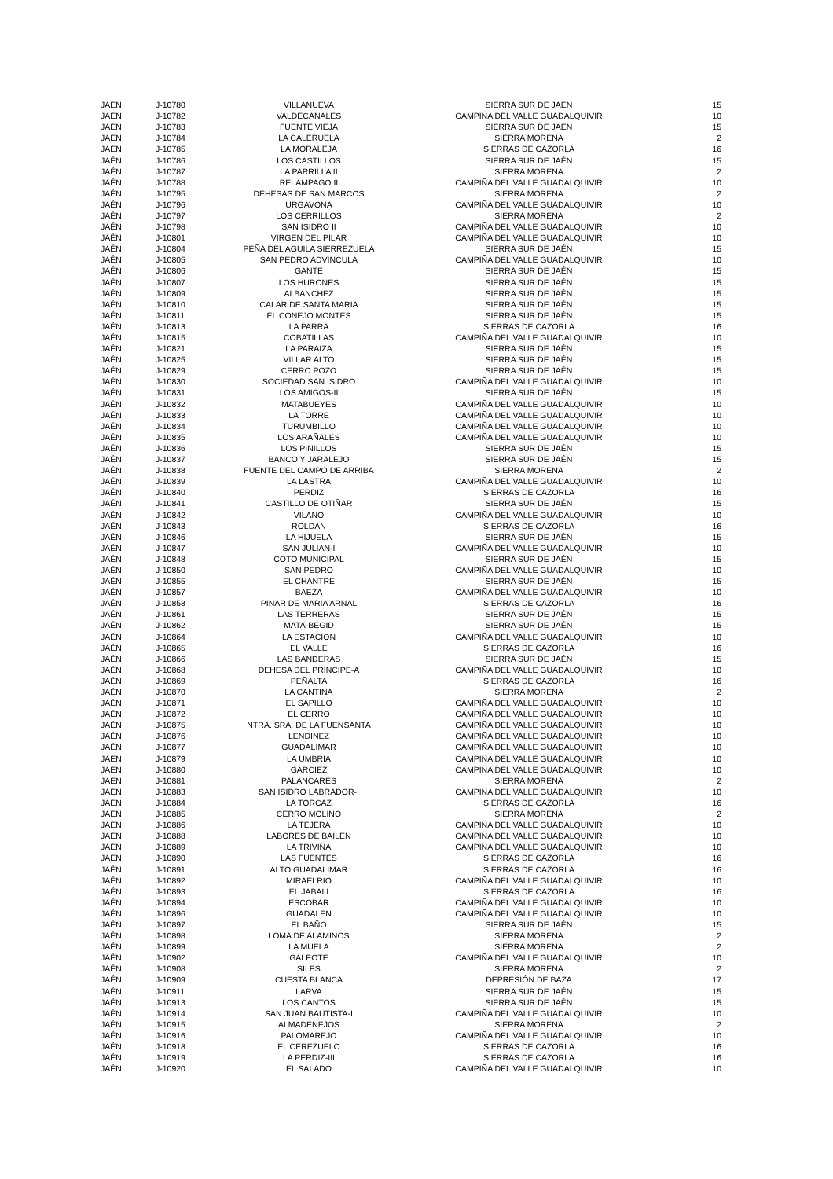| JAÉN | J-10780 | VILLANUEVA | SIERRA SUR DE JAÉN | 15 |
| JAÉN | J-10782 | VALDECANALES | CAMPIÑA DEL VALLE GUADALQUIVIR | 10 |
| JAÉN | J-10783 | FUENTE VIEJA | SIERRA SUR DE JAÉN | 15 |
| JAÉN | J-10784 | LA CALERUELA | SIERRA MORENA | 2 |
| JAÉN | J-10785 | LA MORALEJA | SIERRAS DE CAZORLA | 16 |
| JAÉN | J-10786 | LOS CASTILLOS | SIERRA SUR DE JAÉN | 15 |
| JAÉN | J-10787 | LA PARRILLA II | SIERRA MORENA | 2 |
| JAÉN | J-10788 | RELAMPAGO II | CAMPIÑA DEL VALLE GUADALQUIVIR | 10 |
| JAÉN | J-10795 | DEHESAS DE SAN MARCOS | SIERRA MORENA | 2 |
| JAÉN | J-10796 | URGAVONA | CAMPIÑA DEL VALLE GUADALQUIVIR | 10 |
| JAÉN | J-10797 | LOS CERRILLOS | SIERRA MORENA | 2 |
| JAÉN | J-10798 | SAN ISIDRO II | CAMPIÑA DEL VALLE GUADALQUIVIR | 10 |
| JAÉN | J-10801 | VIRGEN DEL PILAR | CAMPIÑA DEL VALLE GUADALQUIVIR | 10 |
| JAÉN | J-10804 | PEÑA DEL AGUILA SIERREZUELA | SIERRA SUR DE JAÉN | 15 |
| JAÉN | J-10805 | SAN PEDRO ADVINCULA | CAMPIÑA DEL VALLE GUADALQUIVIR | 10 |
| JAÉN | J-10806 | GANTE | SIERRA SUR DE JAÉN | 15 |
| JAÉN | J-10807 | LOS HURONES | SIERRA SUR DE JAÉN | 15 |
| JAÉN | J-10809 | ALBANCHEZ | SIERRA SUR DE JAÉN | 15 |
| JAÉN | J-10810 | CALAR DE SANTA MARIA | SIERRA SUR DE JAÉN | 15 |
| JAÉN | J-10811 | EL CONEJO MONTES | SIERRA SUR DE JAÉN | 15 |
| JAÉN | J-10813 | LA PARRA | SIERRAS DE CAZORLA | 16 |
| JAÉN | J-10815 | COBATILLAS | CAMPIÑA DEL VALLE GUADALQUIVIR | 10 |
| JAÉN | J-10821 | LA PARAIZA | SIERRA SUR DE JAÉN | 15 |
| JAÉN | J-10825 | VILLAR ALTO | SIERRA SUR DE JAÉN | 15 |
| JAÉN | J-10829 | CERRO POZO | SIERRA SUR DE JAÉN | 15 |
| JAÉN | J-10830 | SOCIEDAD SAN ISIDRO | CAMPIÑA DEL VALLE GUADALQUIVIR | 10 |
| JAÉN | J-10831 | LOS AMIGOS-II | SIERRA SUR DE JAÉN | 15 |
| JAÉN | J-10832 | MATABUEYES | CAMPIÑA DEL VALLE GUADALQUIVIR | 10 |
| JAÉN | J-10833 | LA TORRE | CAMPIÑA DEL VALLE GUADALQUIVIR | 10 |
| JAÉN | J-10834 | TURUMBILLO | CAMPIÑA DEL VALLE GUADALQUIVIR | 10 |
| JAÉN | J-10835 | LOS ARAÑALES | CAMPIÑA DEL VALLE GUADALQUIVIR | 10 |
| JAÉN | J-10836 | LOS PINILLOS | SIERRA SUR DE JAÉN | 15 |
| JAÉN | J-10837 | BANCO Y JARALEJO | SIERRA SUR DE JAÉN | 15 |
| JAÉN | J-10838 | FUENTE DEL CAMPO DE ARRIBA | SIERRA MORENA | 2 |
| JAÉN | J-10839 | LA LASTRA | CAMPIÑA DEL VALLE GUADALQUIVIR | 10 |
| JAÉN | J-10840 | PERDIZ | SIERRAS DE CAZORLA | 16 |
| JAÉN | J-10841 | CASTILLO DE OTIÑAR | SIERRA SUR DE JAÉN | 15 |
| JAÉN | J-10842 | VILANO | CAMPIÑA DEL VALLE GUADALQUIVIR | 10 |
| JAÉN | J-10843 | ROLDAN | SIERRAS DE CAZORLA | 16 |
| JAÉN | J-10846 | LA HIJUELA | SIERRA SUR DE JAÉN | 15 |
| JAÉN | J-10847 | SAN JULIAN-I | CAMPIÑA DEL VALLE GUADALQUIVIR | 10 |
| JAÉN | J-10848 | COTO MUNICIPAL | SIERRA SUR DE JAÉN | 15 |
| JAÉN | J-10850 | SAN PEDRO | CAMPIÑA DEL VALLE GUADALQUIVIR | 10 |
| JAÉN | J-10855 | EL CHANTRE | SIERRA SUR DE JAÉN | 15 |
| JAÉN | J-10857 | BAEZA | CAMPIÑA DEL VALLE GUADALQUIVIR | 10 |
| JAÉN | J-10858 | PINAR DE MARIA ARNAL | SIERRAS DE CAZORLA | 16 |
| JAÉN | J-10861 | LAS TERRERAS | SIERRA SUR DE JAÉN | 15 |
| JAÉN | J-10862 | MATA-BEGID | SIERRA SUR DE JAÉN | 15 |
| JAÉN | J-10864 | LA ESTACION | CAMPIÑA DEL VALLE GUADALQUIVIR | 10 |
| JAÉN | J-10865 | EL VALLE | SIERRAS DE CAZORLA | 16 |
| JAÉN | J-10866 | LAS BANDERAS | SIERRA SUR DE JAÉN | 15 |
| JAÉN | J-10868 | DEHESA DEL PRINCIPE-A | CAMPIÑA DEL VALLE GUADALQUIVIR | 10 |
| JAÉN | J-10869 | PEÑALTA | SIERRAS DE CAZORLA | 16 |
| JAÉN | J-10870 | LA CANTINA | SIERRA MORENA | 2 |
| JAÉN | J-10871 | EL SAPILLO | CAMPIÑA DEL VALLE GUADALQUIVIR | 10 |
| JAÉN | J-10872 | EL CERRO | CAMPIÑA DEL VALLE GUADALQUIVIR | 10 |
| JAÉN | J-10875 | NTRA. SRA. DE LA FUENSANTA | CAMPIÑA DEL VALLE GUADALQUIVIR | 10 |
| JAÉN | J-10876 | LENDINEZ | CAMPIÑA DEL VALLE GUADALQUIVIR | 10 |
| JAÉN | J-10877 | GUADALIMAR | CAMPIÑA DEL VALLE GUADALQUIVIR | 10 |
| JAÉN | J-10879 | LA UMBRIA | CAMPIÑA DEL VALLE GUADALQUIVIR | 10 |
| JAÉN | J-10880 | GARCIEZ | CAMPIÑA DEL VALLE GUADALQUIVIR | 10 |
| JAÉN | J-10881 | PALANCARES | SIERRA MORENA | 2 |
| JAÉN | J-10883 | SAN ISIDRO LABRADOR-I | CAMPIÑA DEL VALLE GUADALQUIVIR | 10 |
| JAÉN | J-10884 | LA TORCAZ | SIERRAS DE CAZORLA | 16 |
| JAÉN | J-10885 | CERRO MOLINO | SIERRA MORENA | 2 |
| JAÉN | J-10886 | LA TEJERA | CAMPIÑA DEL VALLE GUADALQUIVIR | 10 |
| JAÉN | J-10888 | LABORES DE BAILEN | CAMPIÑA DEL VALLE GUADALQUIVIR | 10 |
| JAÉN | J-10889 | LA TRIVIÑA | CAMPIÑA DEL VALLE GUADALQUIVIR | 10 |
| JAÉN | J-10890 | LAS FUENTES | SIERRAS DE CAZORLA | 16 |
| JAÉN | J-10891 | ALTO GUADALIMAR | SIERRAS DE CAZORLA | 16 |
| JAÉN | J-10892 | MIRAELRIO | CAMPIÑA DEL VALLE GUADALQUIVIR | 10 |
| JAÉN | J-10893 | EL JABALI | SIERRAS DE CAZORLA | 16 |
| JAÉN | J-10894 | ESCOBAR | CAMPIÑA DEL VALLE GUADALQUIVIR | 10 |
| JAÉN | J-10896 | GUADALEN | CAMPIÑA DEL VALLE GUADALQUIVIR | 10 |
| JAÉN | J-10897 | EL BAÑO | SIERRA SUR DE JAÉN | 15 |
| JAÉN | J-10898 | LOMA DE ALAMINOS | SIERRA MORENA | 2 |
| JAÉN | J-10899 | LA MUELA | SIERRA MORENA | 2 |
| JAÉN | J-10902 | GALEOTE | CAMPIÑA DEL VALLE GUADALQUIVIR | 10 |
| JAÉN | J-10908 | SILES | SIERRA MORENA | 2 |
| JAÉN | J-10909 | CUESTA BLANCA | DEPRESIÓN DE BAZA | 17 |
| JAÉN | J-10911 | LARVA | SIERRA SUR DE JAÉN | 15 |
| JAÉN | J-10913 | LOS CANTOS | SIERRA SUR DE JAÉN | 15 |
| JAÉN | J-10914 | SAN JUAN BAUTISTA-I | CAMPIÑA DEL VALLE GUADALQUIVIR | 10 |
| JAÉN | J-10915 | ALMADENEJOS | SIERRA MORENA | 2 |
| JAÉN | J-10916 | PALOMAREJO | CAMPIÑA DEL VALLE GUADALQUIVIR | 10 |
| JAÉN | J-10918 | EL CEREZUELO | SIERRAS DE CAZORLA | 16 |
| JAÉN | J-10919 | LA PERDIZ-III | SIERRAS DE CAZORLA | 16 |
| JAÉN | J-10920 | EL SALADO | CAMPIÑA DEL VALLE GUADALQUIVIR | 10 |